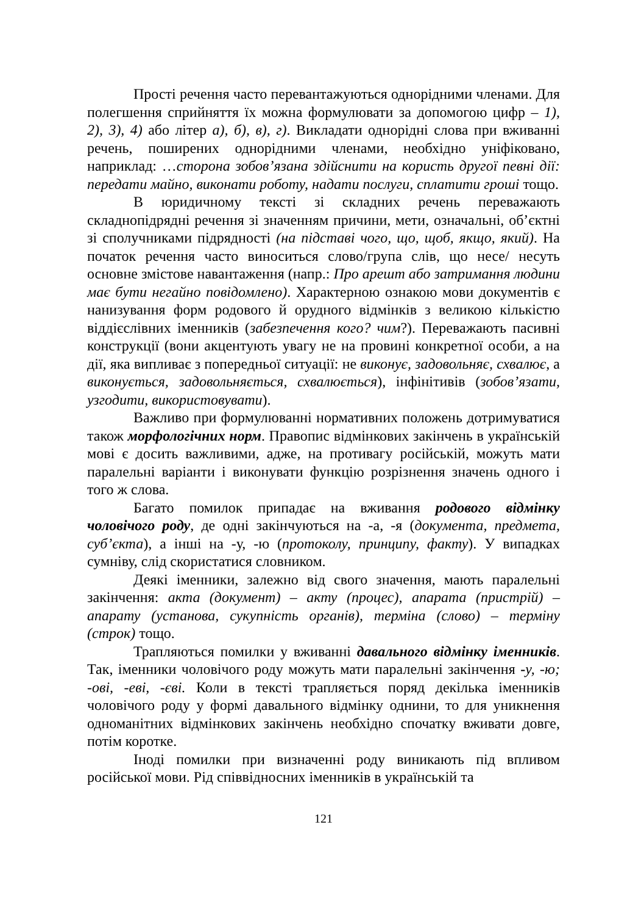Прості речення часто перевантажуються однорідними членами. Для полегшення сприйняття їх можна формулювати за допомогою цифр – 1), 2), 3), 4) або літер а), б), в), г). Викладати однорідні слова при вживанні речень, поширених однорідними членами, необхідно уніфіковано, наприклад: …сторона зобов’язана здійснити на користь другої певні дії: передати майно, виконати роботу, надати послуги, сплатити гроші тощо.
В юридичному тексті зі складних речень переважають складнопідрядні речення зі значенням причини, мети, означальні, об’єктні зі сполучниками підрядності (на підставі чого, що, щоб, якщо, який). На початок речення часто виноситься слово/група слів, що несе/ несуть основне змістове навантаження (напр.: Про арешт або затримання людини має бути негайно повідомлено). Характерною ознакою мови документів є нанизування форм родового й орудного відмінків з великою кількістю віддієслівних іменників (забезпечення кого? чим?). Переважають пасивні конструкції (вони акцентують увагу не на провині конкретної особи, а на дії, яка випливає з попередньої ситуації: не виконує, задовольняє, схвалює, а виконується, задовольняється, схвалюється), інфінітивів (зобов’язати, узгодити, використовувати).
Важливо при формулюванні нормативних положень дотримуватися також морфологічних норм. Правопис відмінкових закінчень в українській мові є досить важливими, адже, на противагу російській, можуть мати паралельні варіанти і виконувати функцію розрізнення значень одного і того ж слова.
Багато помилок припадає на вживання родового відмінку чоловічого роду, де одні закінчуються на -а, -я (документа, предмета, суб’єкта), а інші на -у, -ю (протоколу, принципу, факту). У випадках сумніву, слід скористатися словником.
Деякі іменники, залежно від свого значення, мають паралельні закінчення: акта (документ) – акту (процес), апарата (пристрій) – апарату (установа, сукупність органів), терміна (слово) – терміну (строк) тощо.
Трапляються помилки у вживанні давального відмінку іменників. Так, іменники чоловічого роду можуть мати паралельні закінчення -у, -ю; -ові, -еві, -єві. Коли в тексті трапляється поряд декілька іменників чоловічого роду у формі давального відмінку однини, то для уникнення одноманітних відмінкових закінчень необхідно спочатку вживати довге, потім коротке.
Іноді помилки при визначенні роду виникають під впливом російської мови. Рід співвідносних іменників в українській та
121